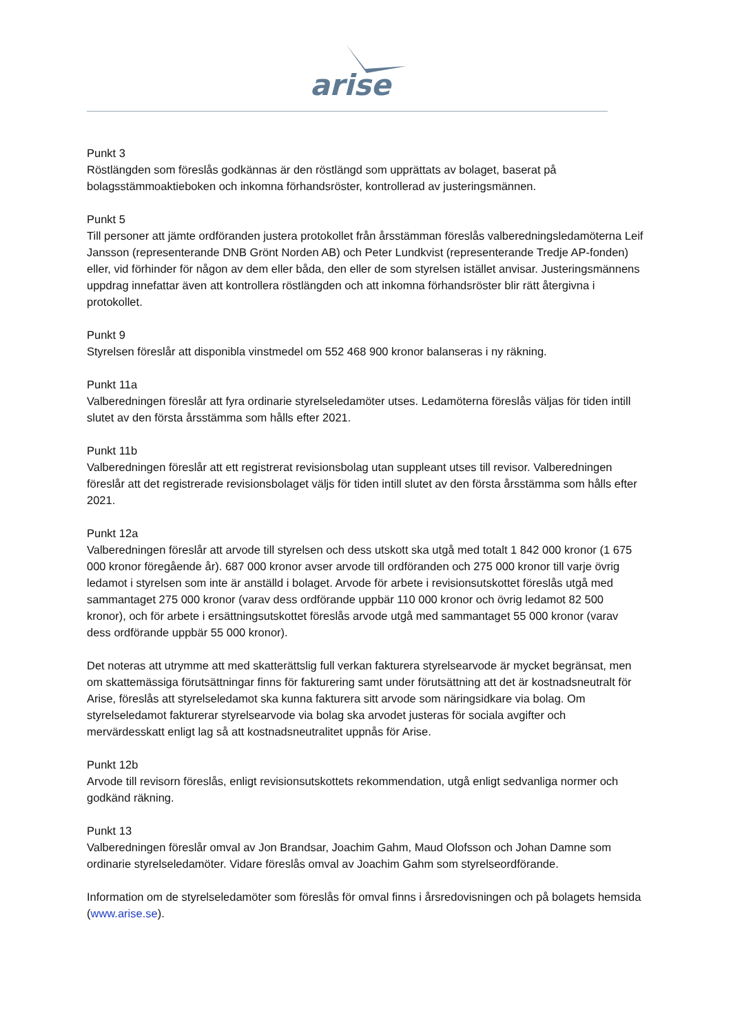arise
Punkt 3
Röstlängden som föreslås godkännas är den röstlängd som upprättats av bolaget, baserat på bolagsstämmoaktieboken och inkomna förhandsröster, kontrollerad av justeringsmännen.
Punkt 5
Till personer att jämte ordföranden justera protokollet från årsstämman föreslås valberedningsledamöterna Leif Jansson (representerande DNB Grönt Norden AB) och Peter Lundkvist (representerande Tredje AP-fonden) eller, vid förhinder för någon av dem eller båda, den eller de som styrelsen istället anvisar. Justeringsmännens uppdrag innefattar även att kontrollera röstlängden och att inkomna förhandsröster blir rätt återgivna i protokollet.
Punkt 9
Styrelsen föreslår att disponibla vinstmedel om 552 468 900 kronor balanseras i ny räkning.
Punkt 11a
Valberedningen föreslår att fyra ordinarie styrelseledamöter utses. Ledamöterna föreslås väljas för tiden intill slutet av den första årsstämma som hålls efter 2021.
Punkt 11b
Valberedningen föreslår att ett registrerat revisionsbolag utan suppleant utses till revisor. Valberedningen föreslår att det registrerade revisionsbolaget väljs för tiden intill slutet av den första årsstämma som hålls efter 2021.
Punkt 12a
Valberedningen föreslår att arvode till styrelsen och dess utskott ska utgå med totalt 1 842 000 kronor (1 675 000 kronor föregående år). 687 000 kronor avser arvode till ordföranden och 275 000 kronor till varje övrig ledamot i styrelsen som inte är anställd i bolaget. Arvode för arbete i revisionsutskottet föreslås utgå med sammantaget 275 000 kronor (varav dess ordförande uppbär 110 000 kronor och övrig ledamot 82 500 kronor), och för arbete i ersättningsutskottet föreslås arvode utgå med sammantaget 55 000 kronor (varav dess ordförande uppbär 55 000 kronor).
Det noteras att utrymme att med skatterättslig full verkan fakturera styrelsearvode är mycket begränsat, men om skattemässiga förutsättningar finns för fakturering samt under förutsättning att det är kostnadsneutralt för Arise, föreslås att styrelseledamot ska kunna fakturera sitt arvode som näringsidkare via bolag. Om styrelseledamot fakturerar styrelsearvode via bolag ska arvodet justeras för sociala avgifter och mervärdesskatt enligt lag så att kostnadsneutralitet uppnås för Arise.
Punkt 12b
Arvode till revisorn föreslås, enligt revisionsutskottets rekommendation, utgå enligt sedvanliga normer och godkänd räkning.
Punkt 13
Valberedningen föreslår omval av Jon Brandsar, Joachim Gahm, Maud Olofsson och Johan Damne som ordinarie styrelseledamöter. Vidare föreslås omval av Joachim Gahm som styrelseordförande.
Information om de styrelseledamöter som föreslås för omval finns i årsredovisningen och på bolagets hemsida (www.arise.se).